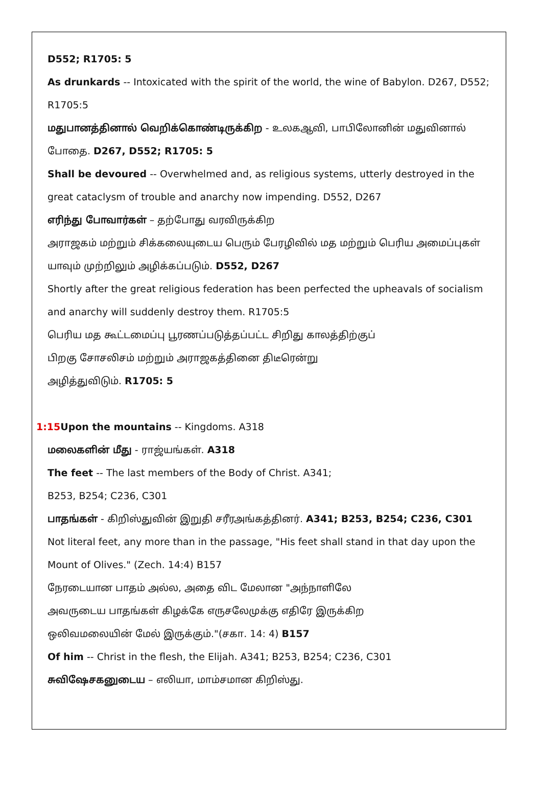D552; R1705: 5
As drunkards -- Intoxicated with the spirit of the world, the wine of Babylon. D267, D552; R1705:5
மதுபானத்தினால் வெறிக்கொண்டிருக்கிற - உலகஆவி, பாபிலோனின் மதுவினால் போதை. D267, D552; R1705: 5
Shall be devoured -- Overwhelmed and, as religious systems, utterly destroyed in the great cataclysm of trouble and anarchy now impending. D552, D267
எரிந்து போவார்கள் – தற்போது வரவிருக்கிற
அராஜகம் மற்றும் சிக்கலையுடைய பெரும் பேரழிவில் மத மற்றும் பெரிய அமைப்புகள் யாவும் முற்றிலும் அழிக்கப்படும். D552, D267
Shortly after the great religious federation has been perfected the upheavals of socialism and anarchy will suddenly destroy them. R1705:5
பெரிய மத கூட்டமைப்பு பூரணப்படுத்தப்பட்ட சிறிது காலத்திற்குப்
பிறகு சோசலிசம் மற்றும் அராஜகத்தினை திடீரென்று
அழித்துவிடும். R1705: 5
1:15 Upon the mountains -- Kingdoms. A318
மலைகளின் மீது - ராஜ்யங்கள். A318
The feet -- The last members of the Body of Christ. A341;
B253, B254; C236, C301
பாதங்கள் - கிறிஸ்துவின் இறுதி சரீரஅங்கத்தினர். A341; B253, B254; C236, C301
Not literal feet, any more than in the passage, "His feet shall stand in that day upon the Mount of Olives." (Zech. 14:4) B157
நேரடையான பாதம் அல்ல, அதை விட மேலான "அந்நாளிலே
அவருடைய பாதங்கள் கிழக்கே எருசலேமுக்கு எதிரே இருக்கிற
ஒலிவமலையின் மேல் இருக்கும்."(சகா. 14: 4) B157
Of him -- Christ in the flesh, the Elijah. A341; B253, B254; C236, C301
சுவிஷேசகனுடைய – எலியா, மாம்சமான கிறிஸ்து.